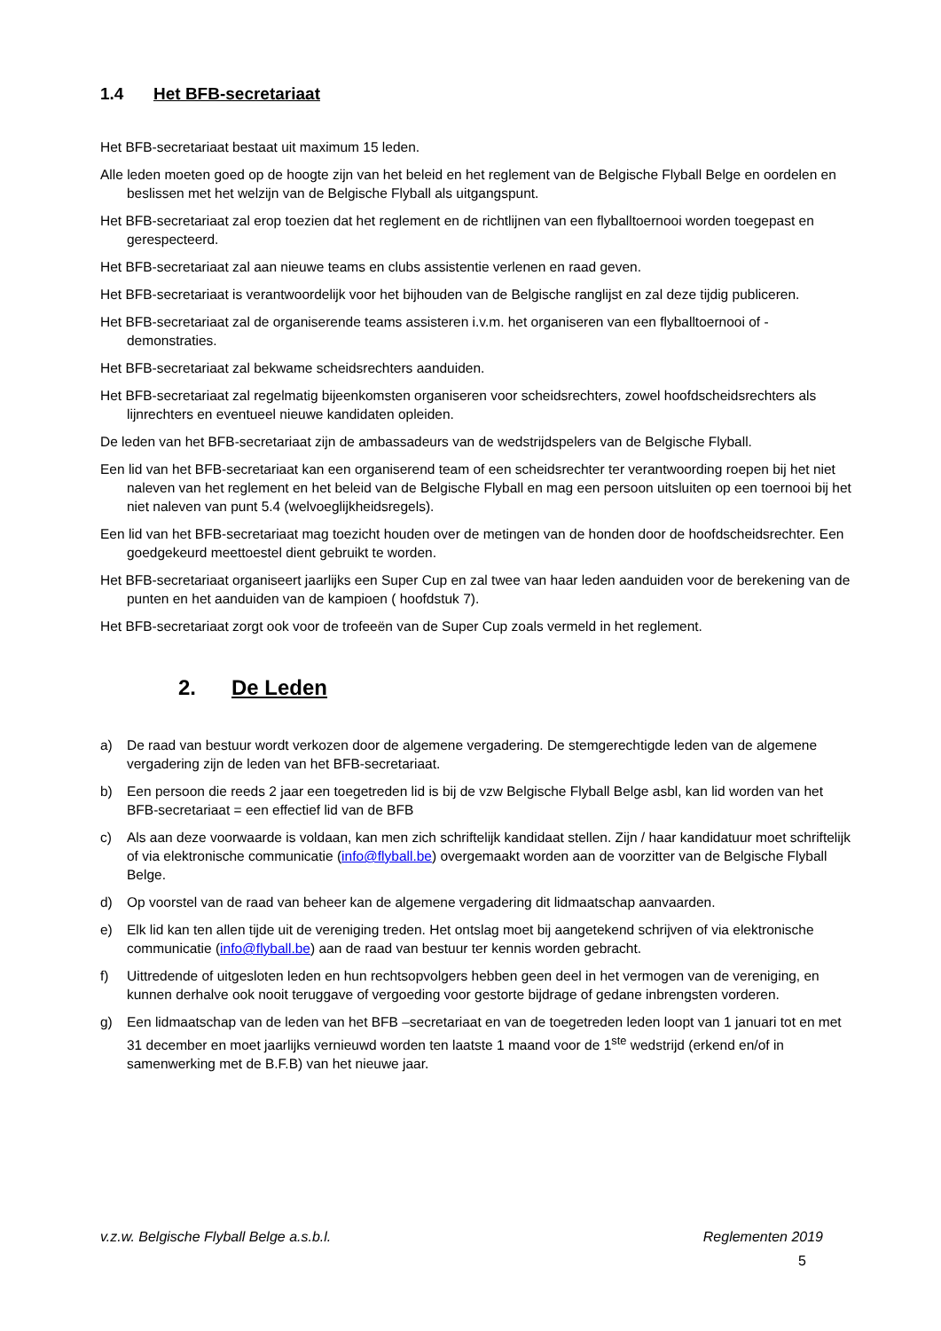1.4 Het BFB-secretariaat
Het BFB-secretariaat bestaat uit maximum 15 leden.
Alle leden moeten goed op de hoogte zijn van het beleid en het reglement van de Belgische Flyball Belge en oordelen en beslissen met het welzijn van de Belgische Flyball als uitgangspunt.
Het BFB-secretariaat zal erop toezien dat het reglement en de richtlijnen van een flyballtoernooi worden toegepast en gerespecteerd.
Het BFB-secretariaat zal aan nieuwe teams en clubs assistentie verlenen en raad geven.
Het BFB-secretariaat is verantwoordelijk voor het bijhouden van de Belgische ranglijst en zal deze tijdig publiceren.
Het BFB-secretariaat zal de organiserende teams assisteren i.v.m. het organiseren van een flyballtoernooi of -demonstraties.
Het BFB-secretariaat zal bekwame scheidsrechters aanduiden.
Het BFB-secretariaat zal regelmatig bijeenkomsten organiseren voor scheidsrechters, zowel hoofdscheidsrechters als lijnrechters en eventueel nieuwe kandidaten opleiden.
De leden van het BFB-secretariaat zijn de ambassadeurs van de wedstrijdspelers van de Belgische Flyball.
Een lid van het BFB-secretariaat kan een organiserend team of een scheidsrechter ter verantwoording roepen bij het niet naleven van het reglement en het beleid van de Belgische Flyball en mag een persoon uitsluiten op een toernooi bij het niet naleven van punt 5.4 (welvoeglijkheidsregels).
Een lid van het BFB-secretariaat mag toezicht houden over de metingen van de honden door de hoofdscheidsrechter. Een goedgekeurd meettoestel dient gebruikt te worden.
Het BFB-secretariaat organiseert jaarlijks een Super Cup en zal twee van haar leden aanduiden voor de berekening van de punten en het aanduiden van de kampioen ( hoofdstuk 7).
Het BFB-secretariaat zorgt ook voor de trofeeën van de Super Cup zoals vermeld in het reglement.
2. De Leden
a) De raad van bestuur wordt verkozen door de algemene vergadering. De stemgerechtigde leden van de algemene vergadering zijn de leden van het BFB-secretariaat.
b) Een persoon die reeds 2 jaar een toegetreden lid is bij de vzw Belgische Flyball Belge asbl, kan lid worden van het BFB-secretariaat = een effectief lid van de BFB
c) Als aan deze voorwaarde is voldaan, kan men zich schriftelijk kandidaat stellen. Zijn / haar kandidatuur moet schriftelijk of via elektronische communicatie (info@flyball.be) overgemaakt worden aan de voorzitter van de Belgische Flyball Belge.
d) Op voorstel van de raad van beheer kan de algemene vergadering dit lidmaatschap aanvaarden.
e) Elk lid kan ten allen tijde uit de vereniging treden. Het ontslag moet bij aangetekend schrijven of via elektronische communicatie (info@flyball.be) aan de raad van bestuur ter kennis worden gebracht.
f) Uittredende of uitgesloten leden en hun rechtsopvolgers hebben geen deel in het vermogen van de vereniging, en kunnen derhalve ook nooit teruggave of vergoeding voor gestorte bijdrage of gedane inbrengsten vorderen.
g) Een lidmaatschap van de leden van het BFB –secretariaat en van de toegetreden leden loopt van 1 januari tot en met 31 december en moet jaarlijks vernieuwd worden ten laatste 1 maand voor de 1<sup>ste</sup> wedstrijd (erkend en/of in samenwerking met de B.F.B) van het nieuwe jaar.
v.z.w. Belgische Flyball Belge a.s.b.l. Reglementen 2019
5